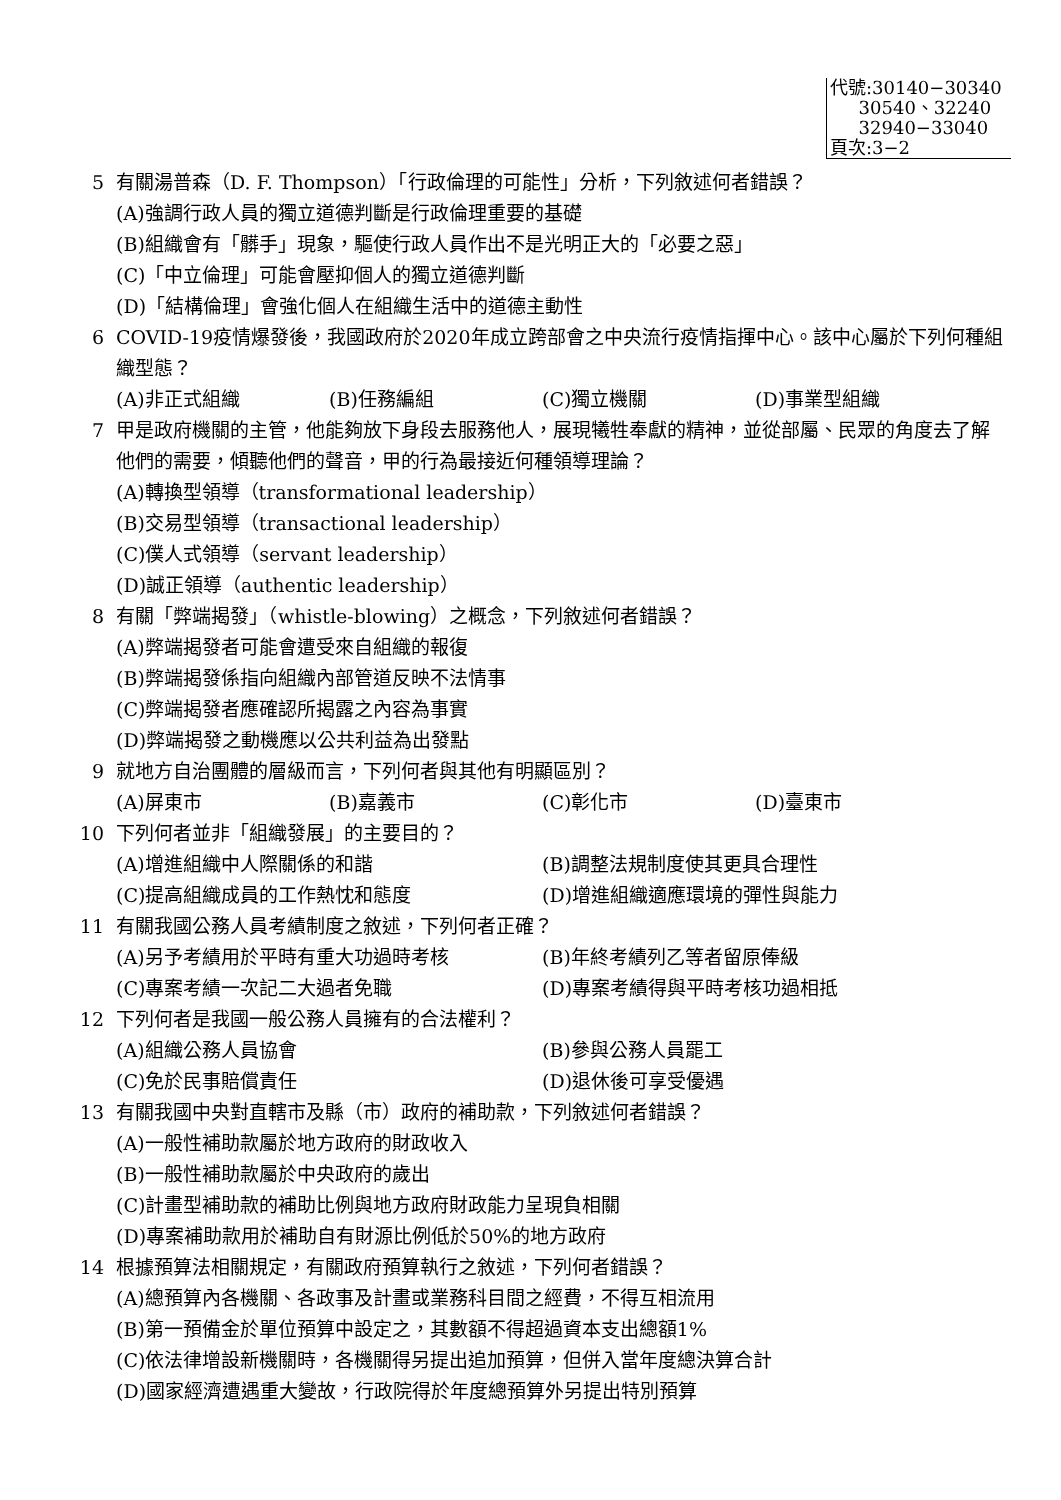代號:30140−30340
30540、32240
32940−33040
頁次:3−2
5 有關湯普森（D. F. Thompson）「行政倫理的可能性」分析，下列敘述何者錯誤？
(A)強調行政人員的獨立道德判斷是行政倫理重要的基礎
(B)組織會有「髒手」現象，驅使行政人員作出不是光明正大的「必要之惡」
(C)「中立倫理」可能會壓抑個人的獨立道德判斷
(D)「結構倫理」會強化個人在組織生活中的道德主動性
6 COVID-19疫情爆發後，我國政府於2020年成立跨部會之中央流行疫情指揮中心。該中心屬於下列何種組織型態？
(A)非正式組織 (B)任務編組 (C)獨立機關 (D)事業型組織
7 甲是政府機關的主管，他能夠放下身段去服務他人，展現犧牲奉獻的精神，並從部屬、民眾的角度去了解他們的需要，傾聽他們的聲音，甲的行為最接近何種領導理論？
(A)轉換型領導（transformational leadership）
(B)交易型領導（transactional leadership）
(C)僕人式領導（servant leadership）
(D)誠正領導（authentic leadership）
8 有關「弊端揭發」（whistle-blowing）之概念，下列敘述何者錯誤？
(A)弊端揭發者可能會遭受來自組織的報復
(B)弊端揭發係指向組織內部管道反映不法情事
(C)弊端揭發者應確認所揭露之內容為事實
(D)弊端揭發之動機應以公共利益為出發點
9 就地方自治團體的層級而言，下列何者與其他有明顯區別？
(A)屏東市 (B)嘉義市 (C)彰化市 (D)臺東市
10 下列何者並非「組織發展」的主要目的？
(A)增進組織中人際關係的和諧 (B)調整法規制度使其更具合理性 (C)提高組織成員的工作熱忱和態度 (D)增進組織適應環境的彈性與能力
11 有關我國公務人員考績制度之敘述，下列何者正確？
(A)另予考績用於平時有重大功過時考核 (B)年終考績列乙等者留原俸級 (C)專案考績一次記二大過者免職 (D)專案考績得與平時考核功過相抵
12 下列何者是我國一般公務人員擁有的合法權利？
(A)組織公務人員協會 (B)參與公務人員罷工 (C)免於民事賠償責任 (D)退休後可享受優遇
13 有關我國中央對直轄市及縣（市）政府的補助款，下列敘述何者錯誤？
(A)一般性補助款屬於地方政府的財政收入
(B)一般性補助款屬於中央政府的歲出
(C)計畫型補助款的補助比例與地方政府財政能力呈現負相關
(D)專案補助款用於補助自有財源比例低於50%的地方政府
14 根據預算法相關規定，有關政府預算執行之敘述，下列何者錯誤？
(A)總預算內各機關、各政事及計畫或業務科目間之經費，不得互相流用
(B)第一預備金於單位預算中設定之，其數額不得超過資本支出總額1%
(C)依法律增設新機關時，各機關得另提出追加預算，但併入當年度總決算合計
(D)國家經濟遭遇重大變故，行政院得於年度總預算外另提出特別預算